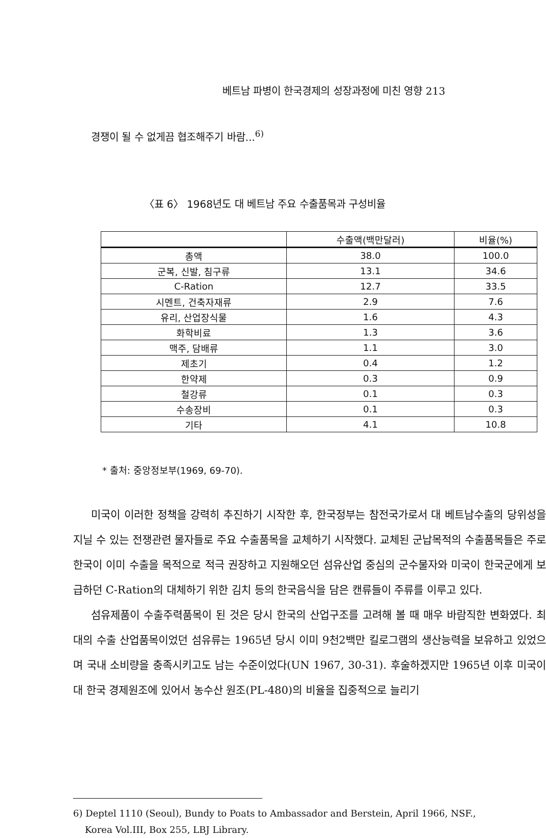베트남 파병이 한국경제의 성장과정에 미친 영향 213
경쟁이 될 수 없게끔 협조해주기 바람...<sup>6)</sup>
〈표 6〉 1968년도 대 베트남 주요 수출품목과 구성비율
| | 수출액(백만달러) | 비율(%) |
| --- | --- | --- |
| 총액 | 38.0 | 100.0 |
| 군복, 신발, 침구류 | 13.1 | 34.6 |
| C-Ration | 12.7 | 33.5 |
| 시멘트, 건축자재류 | 2.9 | 7.6 |
| 유리, 산업장식물 | 1.6 | 4.3 |
| 화학비료 | 1.3 | 3.6 |
| 맥주, 담배류 | 1.1 | 3.0 |
| 제초기 | 0.4 | 1.2 |
| 한약제 | 0.3 | 0.9 |
| 철강류 | 0.1 | 0.3 |
| 수송장비 | 0.1 | 0.3 |
| 기타 | 4.1 | 10.8 |
* 출처: 중앙정보부(1969, 69-70).
미국이 이러한 정책을 강력히 추진하기 시작한 후, 한국정부는 참전국가로서 대 베트남수출의 당위성을 지닐 수 있는 전쟁관련 물자들로 주요 수출품목을 교체하기 시작했다. 교체된 군납목적의 수출품목들은 주로 한국이 이미 수출을 목적으로 적극 권장하고 지원해오던 섬유산업 중심의 군수물자와 미국이 한국군에게 보급하던 C-Ration의 대체하기 위한 김치 등의 한국음식을 담은 캔류들이 주류를 이루고 있다.
섬유제품이 수출주력품목이 된 것은 당시 한국의 산업구조를 고려해 볼 때 매우 바람직한 변화였다. 최대의 수출 산업품목이었던 섬유류는 1965년 당시 이미 9천2백만 킬로그램의 생산능력을 보유하고 있었으며 국내 소비량을 충족시키고도 남는 수준이었다(UN 1967, 30-31). 후술하겠지만 1965년 이후 미국이 대 한국 경제원조에 있어서 농수산 원조(PL-480)의 비율을 집중적으로 늘리기
6) Deptel 1110 (Seoul), Bundy to Poats to Ambassador and Berstein, April 1966, NSF.,
Korea Vol.III, Box 255, LBJ Library.